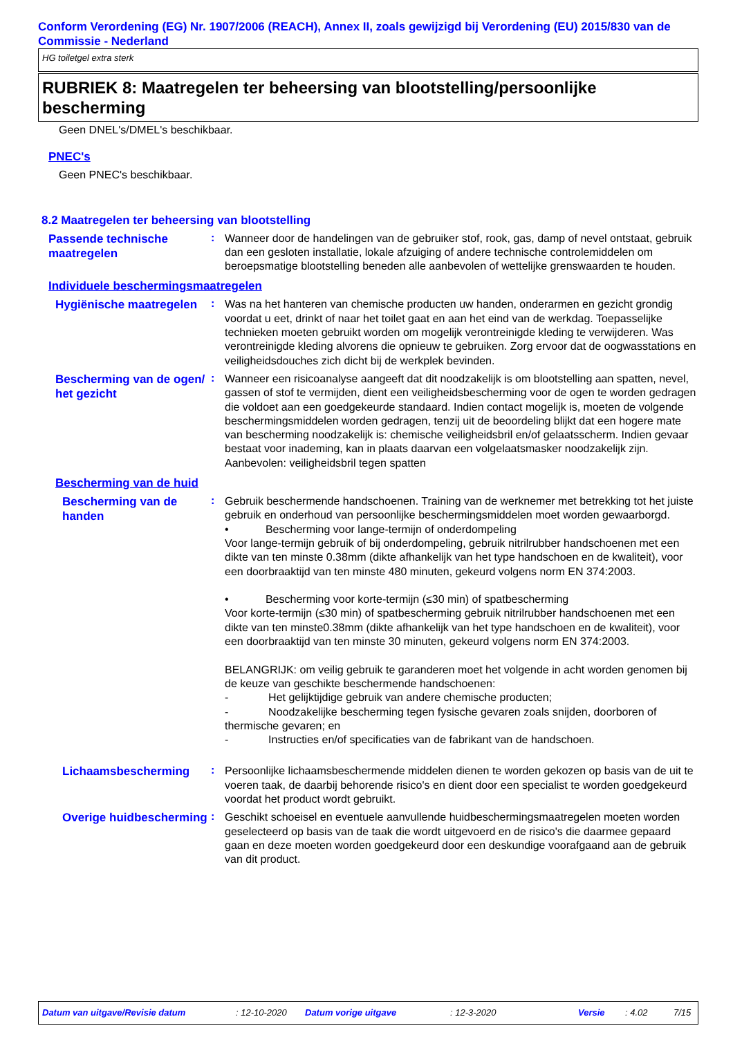Conform Verordening (EG) Nr. 1907/2006 (REACH), Annex II, zoals gewijzigd bij Verordening (EU) 2015/830 van de Commissie - Nederland
HG toiletgel extra sterk
RUBRIEK 8: Maatregelen ter beheersing van blootstelling/persoonlijke bescherming
Geen DNEL's/DMEL's beschikbaar.
PNEC's
Geen PNEC's beschikbaar.
8.2 Maatregelen ter beheersing van blootstelling
Passende technische maatregelen
:
Wanneer door de handelingen van de gebruiker stof, rook, gas, damp of nevel ontstaat, gebruik dan een gesloten installatie, lokale afzuiging of andere technische controlemiddelen om beroepsmatige blootstelling beneden alle aanbevolen of wettelijke grenswaarden te houden.
Individuele beschermingsmaatregelen
Hygiënische maatregelen
:
Was na het hanteren van chemische producten uw handen, onderarmen en gezicht grondig voordat u eet, drinkt of naar het toilet gaat en aan het eind van de werkdag. Toepasselijke technieken moeten gebruikt worden om mogelijk verontreinigde kleding te verwijderen. Was verontreinigde kleding alvorens die opnieuw te gebruiken. Zorg ervoor dat de oogwasstations en veiligheidsdouches zich dicht bij de werkplek bevinden.
Bescherming van de ogen/ het gezicht
:
Wanneer een risicoanalyse aangeeft dat dit noodzakelijk is om blootstelling aan spatten, nevel, gassen of stof te vermijden, dient een veiligheidsbescherming voor de ogen te worden gedragen die voldoet aan een goedgekeurde standaard. Indien contact mogelijk is, moeten de volgende beschermingsmiddelen worden gedragen, tenzij uit de beoordeling blijkt dat een hogere mate van bescherming noodzakelijk is: chemische veiligheidsbril en/of gelaatsscherm. Indien gevaar bestaat voor inademing, kan in plaats daarvan een volgelaatsmasker noodzakelijk zijn.
Aanbevolen: veiligheidsbril tegen spatten
Bescherming van de huid
Bescherming van de handen
:
Gebruik beschermende handschoenen. Training van de werknemer met betrekking tot het juiste gebruik en onderhoud van persoonlijke beschermingsmiddelen moet worden gewaarborgd.
• Bescherming voor lange-termijn of onderdompeling
Voor lange-termijn gebruik of bij onderdompeling, gebruik nitrilrubber handschoenen met een dikte van ten minste 0.38mm (dikte afhankelijk van het type handschoen en de kwaliteit), voor een doorbraaktijd van ten minste 480 minuten, gekeurd volgens norm EN 374:2003.
• Bescherming voor korte-termijn (≤30 min) of spatbescherming
Voor korte-termijn (≤30 min) of spatbescherming gebruik nitrilrubber handschoenen met een dikte van ten minste0.38mm (dikte afhankelijk van het type handschoen en de kwaliteit), voor een doorbraaktijd van ten minste 30 minuten, gekeurd volgens norm EN 374:2003.
BELANGRIJK: om veilig gebruik te garanderen moet het volgende in acht worden genomen bij de keuze van geschikte beschermende handschoenen:
- Het gelijktijdige gebruik van andere chemische producten;
- Noodzakelijke bescherming tegen fysische gevaren zoals snijden, doorboren of thermische gevaren; en
- Instructies en/of specificaties van de fabrikant van de handschoen.
Lichaamsbescherming
:
Persoonlijke lichaamsbeschermende middelen dienen te worden gekozen op basis van de uit te voeren taak, de daarbij behorende risico's en dient door een specialist te worden goedgekeurd voordat het product wordt gebruikt.
Overige huidbescherming
:
Geschikt schoeisel en eventuele aanvullende huidbeschermingsmaatregelen moeten worden geselecteerd op basis van de taak die wordt uitgevoerd en de risico's die daarmee gepaard gaan en deze moeten worden goedgekeurd door een deskundige voorafgaand aan de gebruik van dit product.
Datum van uitgave/Revisie datum: 12-10-2020 Datum vorige uitgave: 12-3-2020 Versie: 4.02 7/15